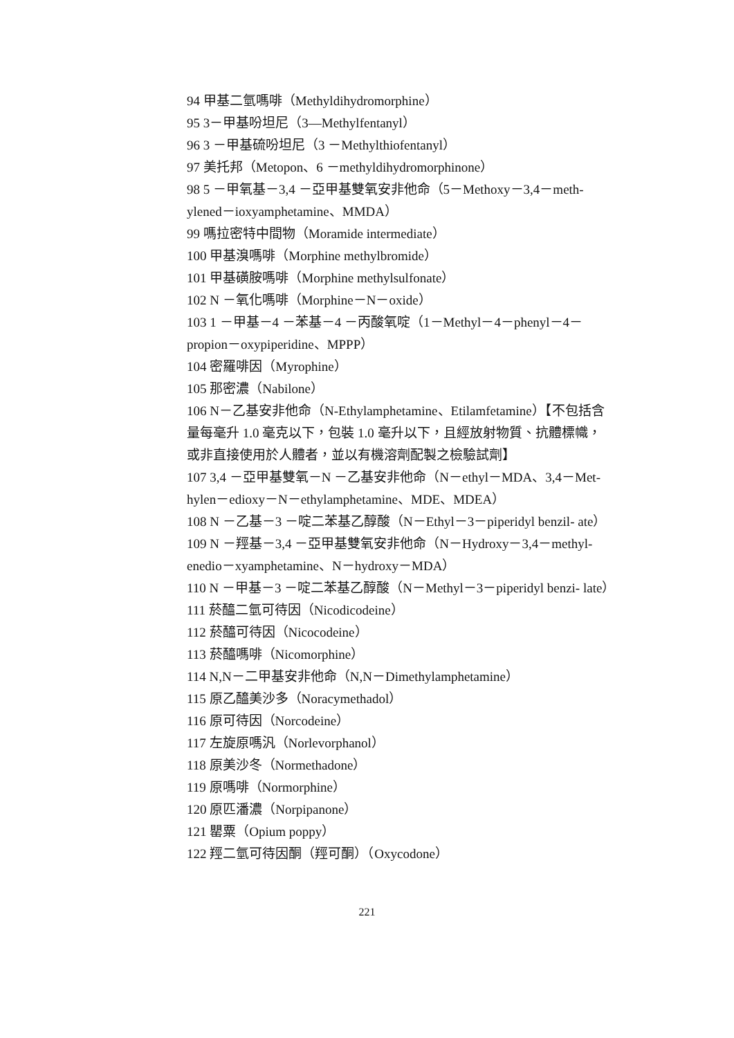94 甲基二氫嗎啡（Methyldihydromorphine）
95 3－甲基吩坦尼（3—Methylfentanyl）
96 3 －甲基硫吩坦尼（3 －Methylthiofentanyl）
97 美托邦（Metopon、6 －methyldihydromorphinone）
98 5 －甲氧基－3,4 －亞甲基雙氧安非他命（5－Methoxy－3,4－meth- ylened－ioxyamphetamine、MMDA）
99 嗎拉密特中間物（Moramide intermediate）
100 甲基溴嗎啡（Morphine methylbromide）
101 甲基磺胺嗎啡（Morphine methylsulfonate）
102 N －氧化嗎啡（Morphine－N－oxide）
103 1 －甲基－4 －苯基－4 －丙酸氧啶（1－Methyl－4－phenyl－4－propion－oxypiperidine、MPPP）
104 密羅啡因（Myrophine）
105 那密濃（Nabilone）
106 N－乙基安非他命（N-Ethylamphetamine、Etilamfetamine）【不包括含量每毫升 1.0 毫克以下，包裝 1.0 毫升以下，且經放射物質、抗體標幟，或非直接使用於人體者，並以有機溶劑配製之檢驗試劑】
107 3,4 －亞甲基雙氧－N －乙基安非他命（N－ethyl－MDA、3,4－Met- hylen－edioxy－N－ethylamphetamine、MDE、MDEA）
108 N －乙基－3 －啶二苯基乙醇酸（N－Ethyl－3－piperidyl benzil- ate）
109 N －羥基－3,4 －亞甲基雙氧安非他命（N－Hydroxy－3,4－methyl- enedio－xyamphetamine、N－hydroxy－MDA）
110 N －甲基－3 －啶二苯基乙醇酸（N－Methyl－3－piperidyl benzi- late）
111 菸醯二氫可待因（Nicodicodeine）
112 菸醯可待因（Nicocodeine）
113 菸醯嗎啡（Nicomorphine）
114 N,N－二甲基安非他命（N,N－Dimethylamphetamine）
115 原乙醯美沙多（Noracymethadol）
116 原可待因（Norcodeine）
117 左旋原嗎汎（Norlevorphanol）
118 原美沙冬（Normethadone）
119 原嗎啡（Normorphine）
120 原匹潘濃（Norpipanone）
121 罌粟（Opium poppy）
122 羥二氫可待因酮（羥可酮）（Oxycodone）
221